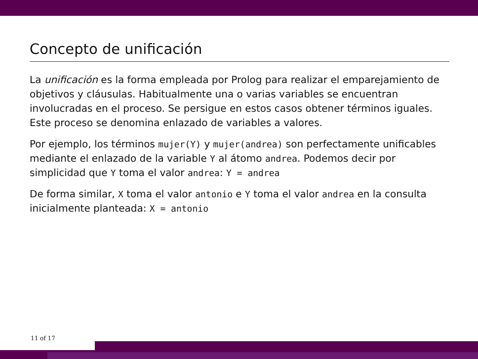Concepto de unificación
La unificación es la forma empleada por Prolog para realizar el emparejamiento de objetivos y cláusulas. Habitualmente una o varias variables se encuentran involucradas en el proceso. Se persigue en estos casos obtener términos iguales. Este proceso se denomina enlazado de variables a valores.
Por ejemplo, los términos mujer(Y) y mujer(andrea) son perfectamente unificables mediante el enlazado de la variable Y al átomo andrea. Podemos decir por simplicidad que Y toma el valor andrea: Y = andrea
De forma similar, X toma el valor antonio e Y toma el valor andrea en la consulta inicialmente planteada: X = antonio
11 of 17